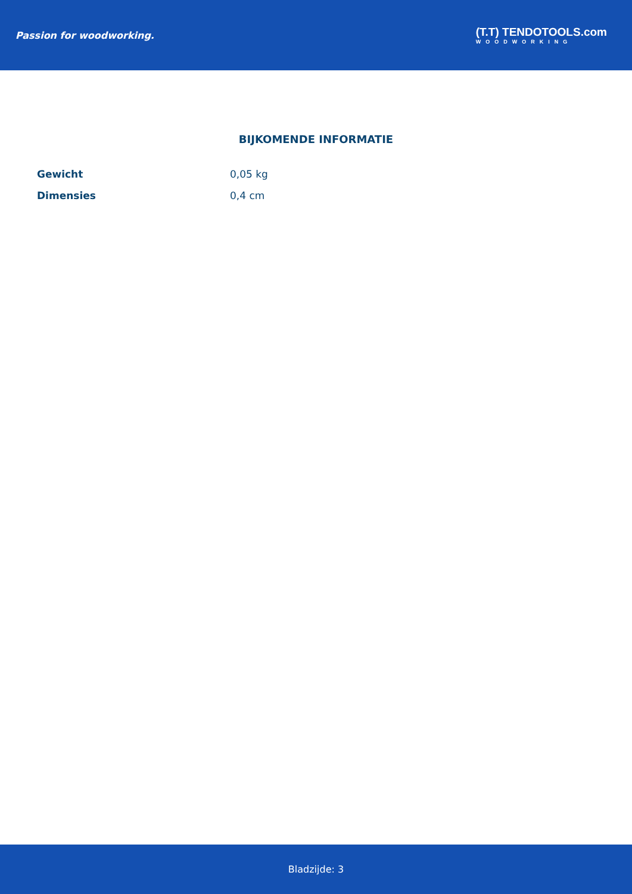Passion for woodworking.
(T.T) TENDOTOOLS.com
WOODWORKING
BIJKOMENDE INFORMATIE
| Gewicht | 0,05 kg |
| Dimensies | 0,4 cm |
Bladzijde: 3